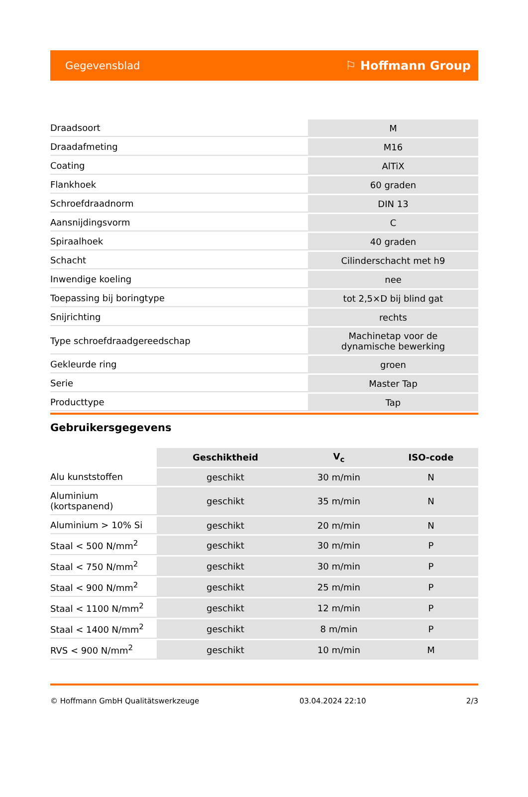Gegevensblad ⚐ Hoffmann Group
| Draadsoort | M |
| Draadafmeting | M16 |
| Coating | AlTiX |
| Flankhoek | 60 graden |
| Schroefdraadnorm | DIN 13 |
| Aansnijdingsvorm | C |
| Spiraalhoek | 40 graden |
| Schacht | Cilinderschacht met h9 |
| Inwendige koeling | nee |
| Toepassing bij boringtype | tot 2,5×D bij blind gat |
| Snijrichting | rechts |
| Type schroefdraadgereedschap | Machinetap voor de dynamische bewerking |
| Gekleurde ring | groen |
| Serie | Master Tap |
| Producttype | Tap |
Gebruikersgegevens
| | Geschiktheid | V<sub>c</sub> | ISO-code |
| --- | --- | --- | --- |
| Alu kunststoffen | geschikt | 30 m/min | N |
| Aluminium (kortspanend) | geschikt | 35 m/min | N |
| Aluminium > 10% Si | geschikt | 20 m/min | N |
| Staal < 500 N/mm<sup>2</sup> | geschikt | 30 m/min | P |
| Staal < 750 N/mm<sup>2</sup> | geschikt | 30 m/min | P |
| Staal < 900 N/mm<sup>2</sup> | geschikt | 25 m/min | P |
| Staal < 1100 N/mm<sup>2</sup> | geschikt | 12 m/min | P |
| Staal < 1400 N/mm<sup>2</sup> | geschikt | 8 m/min | P |
| RVS < 900 N/mm<sup>2</sup> | geschikt | 10 m/min | M |
© Hoffmann GmbH Qualitätswerkzeuge 03.04.2024 22:10 2/3